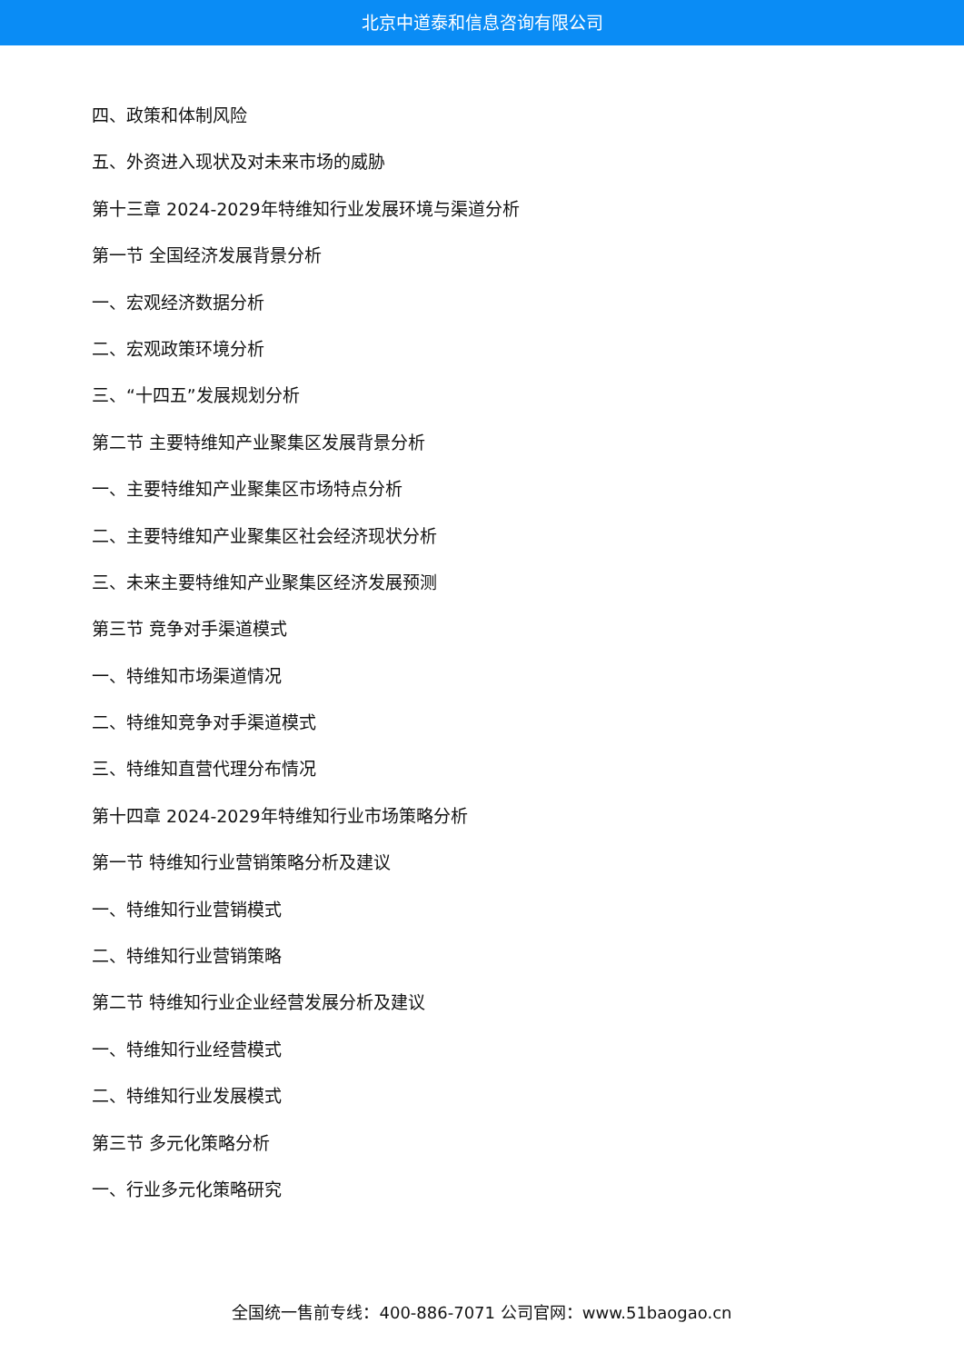北京中道泰和信息咨询有限公司
四、政策和体制风险
五、外资进入现状及对未来市场的威胁
第十三章 2024-2029年特维知行业发展环境与渠道分析
第一节 全国经济发展背景分析
一、宏观经济数据分析
二、宏观政策环境分析
三、“十四五”发展规划分析
第二节 主要特维知产业聚集区发展背景分析
一、主要特维知产业聚集区市场特点分析
二、主要特维知产业聚集区社会经济现状分析
三、未来主要特维知产业聚集区经济发展预测
第三节 竞争对手渠道模式
一、特维知市场渠道情况
二、特维知竞争对手渠道模式
三、特维知直营代理分布情况
第十四章 2024-2029年特维知行业市场策略分析
第一节 特维知行业营销策略分析及建议
一、特维知行业营销模式
二、特维知行业营销策略
第二节 特维知行业企业经营发展分析及建议
一、特维知行业经营模式
二、特维知行业发展模式
第三节 多元化策略分析
一、行业多元化策略研究
全国统一售前专线：400-886-7071 公司官网：www.51baogao.cn